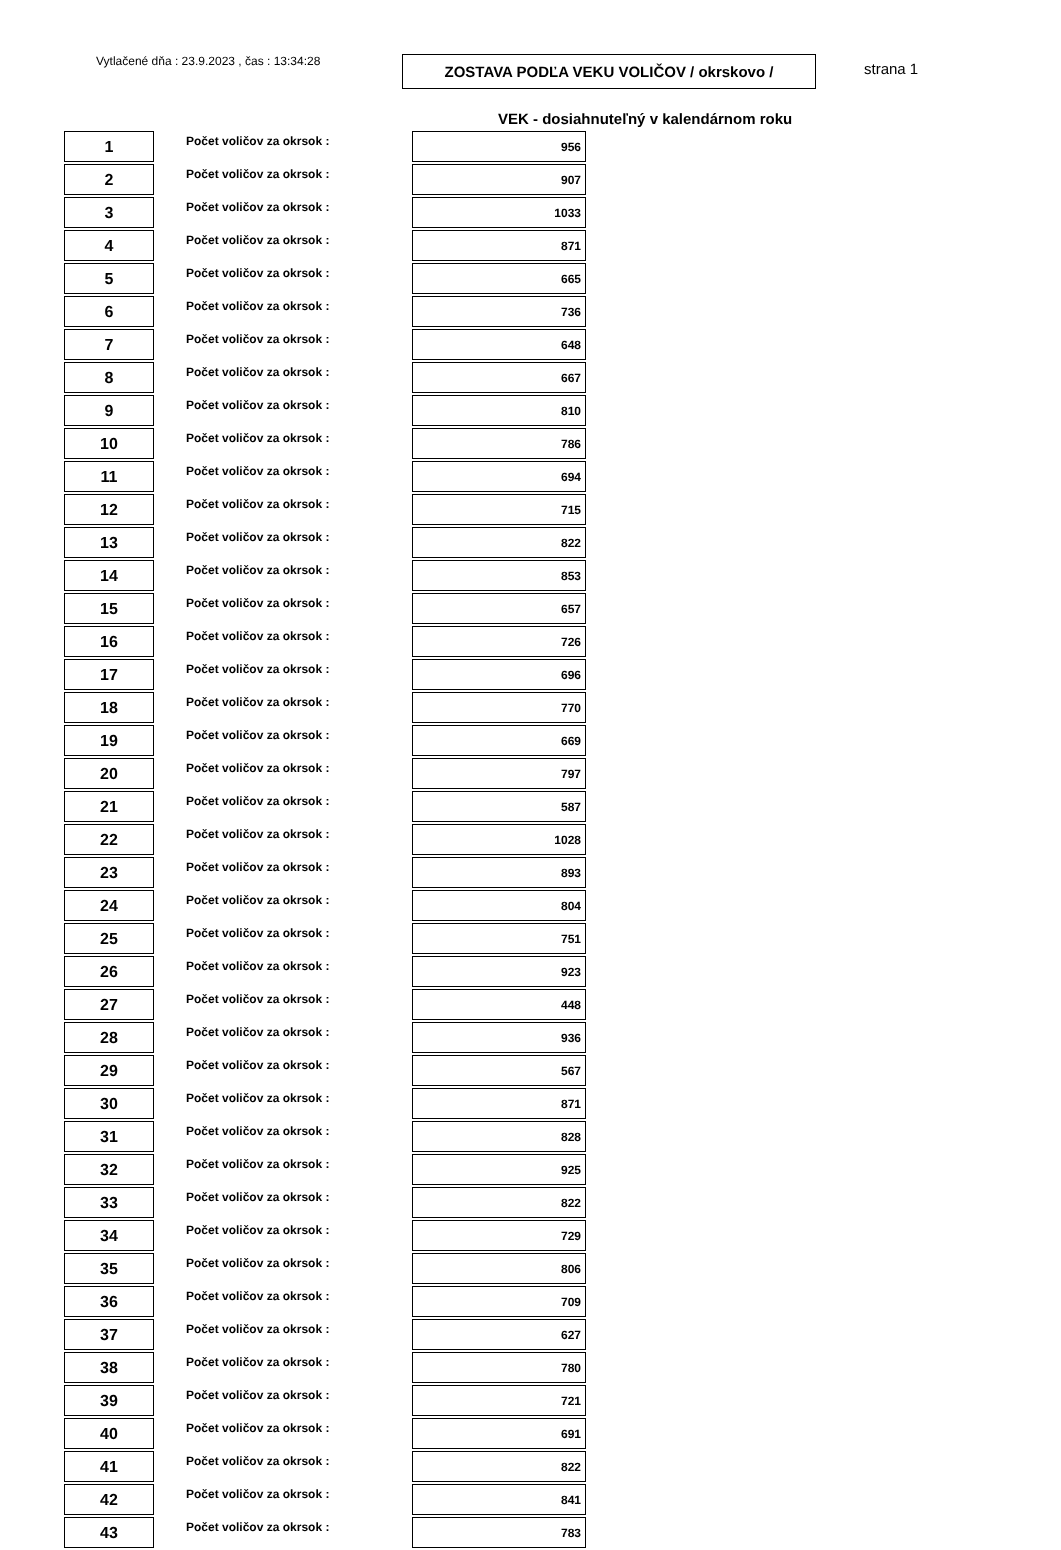Vytlačené dňa : 23.9.2023 , čas : 13:34:28
ZOSTAVA PODĽA VEKU VOLIČOV / okrskovo / strana 1
VEK - dosiahnuteľný v kalendárnom roku
| 1 | Počet voličov za okrsok : | 956 |
| 2 | Počet voličov za okrsok : | 907 |
| 3 | Počet voličov za okrsok : | 1033 |
| 4 | Počet voličov za okrsok : | 871 |
| 5 | Počet voličov za okrsok : | 665 |
| 6 | Počet voličov za okrsok : | 736 |
| 7 | Počet voličov za okrsok : | 648 |
| 8 | Počet voličov za okrsok : | 667 |
| 9 | Počet voličov za okrsok : | 810 |
| 10 | Počet voličov za okrsok : | 786 |
| 11 | Počet voličov za okrsok : | 694 |
| 12 | Počet voličov za okrsok : | 715 |
| 13 | Počet voličov za okrsok : | 822 |
| 14 | Počet voličov za okrsok : | 853 |
| 15 | Počet voličov za okrsok : | 657 |
| 16 | Počet voličov za okrsok : | 726 |
| 17 | Počet voličov za okrsok : | 696 |
| 18 | Počet voličov za okrsok : | 770 |
| 19 | Počet voličov za okrsok : | 669 |
| 20 | Počet voličov za okrsok : | 797 |
| 21 | Počet voličov za okrsok : | 587 |
| 22 | Počet voličov za okrsok : | 1028 |
| 23 | Počet voličov za okrsok : | 893 |
| 24 | Počet voličov za okrsok : | 804 |
| 25 | Počet voličov za okrsok : | 751 |
| 26 | Počet voličov za okrsok : | 923 |
| 27 | Počet voličov za okrsok : | 448 |
| 28 | Počet voličov za okrsok : | 936 |
| 29 | Počet voličov za okrsok : | 567 |
| 30 | Počet voličov za okrsok : | 871 |
| 31 | Počet voličov za okrsok : | 828 |
| 32 | Počet voličov za okrsok : | 925 |
| 33 | Počet voličov za okrsok : | 822 |
| 34 | Počet voličov za okrsok : | 729 |
| 35 | Počet voličov za okrsok : | 806 |
| 36 | Počet voličov za okrsok : | 709 |
| 37 | Počet voličov za okrsok : | 627 |
| 38 | Počet voličov za okrsok : | 780 |
| 39 | Počet voličov za okrsok : | 721 |
| 40 | Počet voličov za okrsok : | 691 |
| 41 | Počet voličov za okrsok : | 822 |
| 42 | Počet voličov za okrsok : | 841 |
| 43 | Počet voličov za okrsok : | 783 |